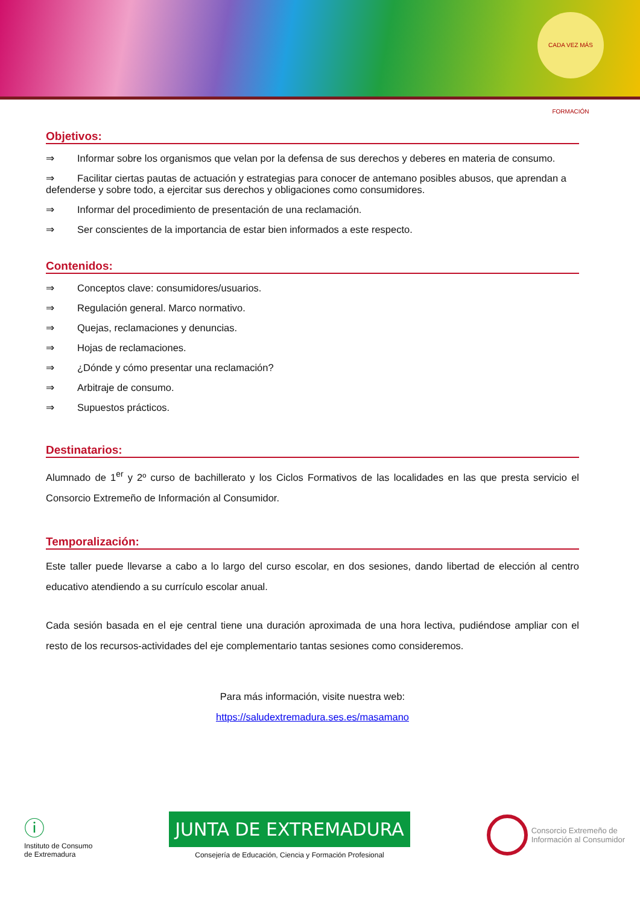CADA VEZ MÁS FORMACIÓN
Objetivos:
⇒ Informar sobre los organismos que velan por la defensa de sus derechos y deberes en materia de consumo.
⇒ Facilitar ciertas pautas de actuación y estrategias para conocer de antemano posibles abusos, que aprendan a defenderse y sobre todo, a ejercitar sus derechos y obligaciones como consumidores.
⇒ Informar del procedimiento de presentación de una reclamación.
⇒ Ser conscientes de la importancia de estar bien informados a este respecto.
Contenidos:
⇒ Conceptos clave: consumidores/usuarios.
⇒ Regulación general. Marco normativo.
⇒ Quejas, reclamaciones y denuncias.
⇒ Hojas de reclamaciones.
⇒ ¿Dónde y cómo presentar una reclamación?
⇒ Arbitraje de consumo.
⇒ Supuestos prácticos.
Destinatarios:
Alumnado de 1<sup>er</sup> y 2º curso de bachillerato y los Ciclos Formativos de las localidades en las que presta servicio el Consorcio Extremeño de Información al Consumidor.
Temporalización:
Este taller puede llevarse a cabo a lo largo del curso escolar, en dos sesiones, dando libertad de elección al centro educativo atendiendo a su currículo escolar anual.
Cada sesión basada en el eje central tiene una duración aproximada de una hora lectiva, pudiéndose ampliar con el resto de los recursos-actividades del eje complementario tantas sesiones como consideremos.
Para más información, visite nuestra web:
https://saludextremadura.ses.es/masamano
ⓘ
Instituto de Consumo
de Extremadura
JUNTA DE EXTREMADURA
Consejería de Educación, Ciencia y Formación Profesional
Consorcio Extremeño de
Información al Consumidor